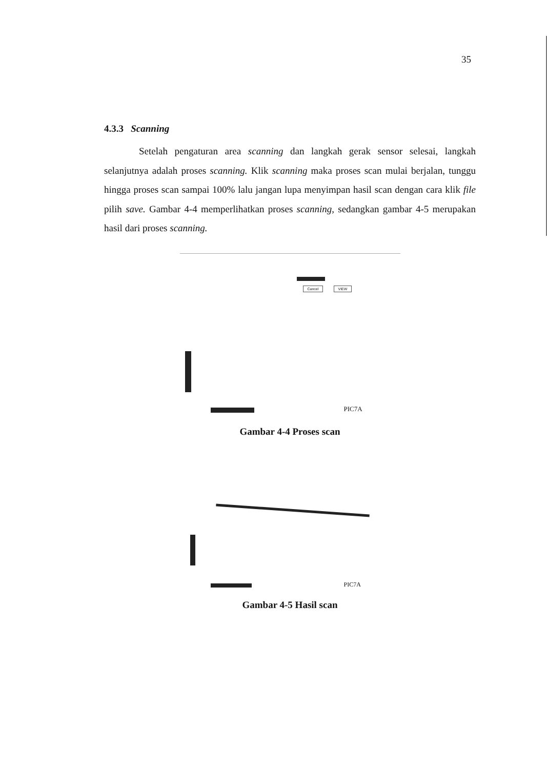35
4.3.3 Scanning
Setelah pengaturan area scanning dan langkah gerak sensor selesai, langkah selanjutnya adalah proses scanning. Klik scanning maka proses scan mulai berjalan, tunggu hingga proses scan sampai 100% lalu jangan lupa menyimpan hasil scan dengan cara klik file pilih save. Gambar 4-4 memperlihatkan proses scanning, sedangkan gambar 4-5 merupakan hasil dari proses scanning.
Cancel VIEW
PIC7A
Gambar 4-4 Proses scan
PIC7A
Gambar 4-5 Hasil scan